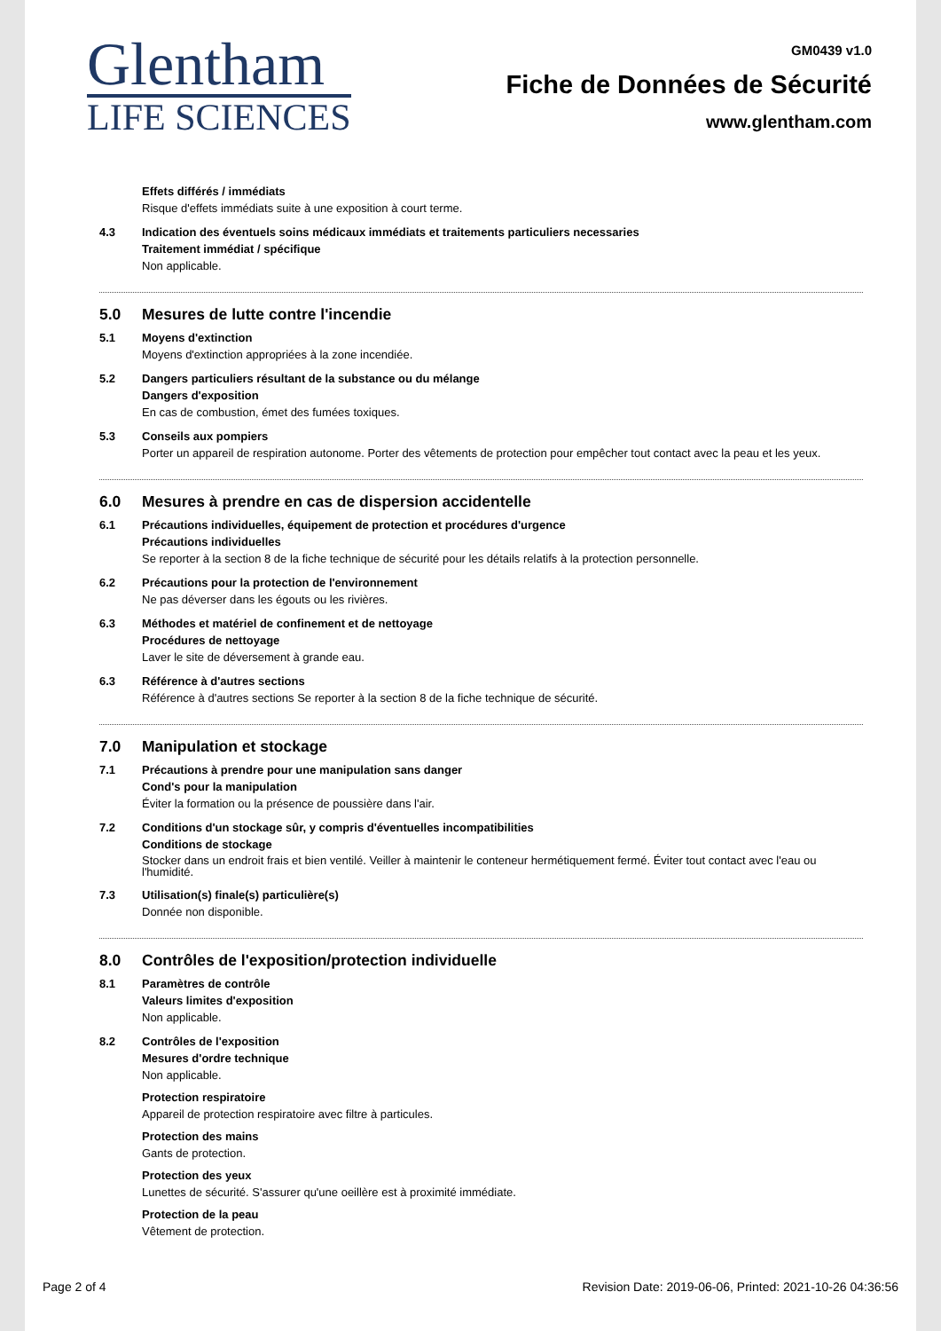Glentham
LIFE SCIENCES
GM0439 v1.0
Fiche de Données de Sécurité
www.glentham.com
Effets différés / immédiats
Risque d'effets immédiats suite à une exposition à court terme.
4.3 Indication des éventuels soins médicaux immédiats et traitements particuliers necessaries
Traitement immédiat / spécifique
Non applicable.
5.0 Mesures de lutte contre l'incendie
5.1 Moyens d'extinction
Moyens d'extinction appropriées à la zone incendiée.
5.2 Dangers particuliers résultant de la substance ou du mélange
Dangers d'exposition
En cas de combustion, émet des fumées toxiques.
5.3 Conseils aux pompiers
Porter un appareil de respiration autonome. Porter des vêtements de protection pour empêcher tout contact avec la peau et les yeux.
6.0 Mesures à prendre en cas de dispersion accidentelle
6.1 Précautions individuelles, équipement de protection et procédures d'urgence
Précautions individuelles
Se reporter à la section 8 de la fiche technique de sécurité pour les détails relatifs à la protection personnelle.
6.2 Précautions pour la protection de l'environnement
Ne pas déverser dans les égouts ou les rivières.
6.3 Méthodes et matériel de confinement et de nettoyage
Procédures de nettoyage
Laver le site de déversement à grande eau.
6.3 Référence à d'autres sections
Référence à d'autres sections Se reporter à la section 8 de la fiche technique de sécurité.
7.0 Manipulation et stockage
7.1 Précautions à prendre pour une manipulation sans danger
Cond's pour la manipulation
Éviter la formation ou la présence de poussière dans l'air.
7.2 Conditions d'un stockage sûr, y compris d'éventuelles incompatibilities
Conditions de stockage
Stocker dans un endroit frais et bien ventilé. Veiller à maintenir le conteneur hermétiquement fermé. Éviter tout contact avec l'eau ou l'humidité.
7.3 Utilisation(s) finale(s) particulière(s)
Donnée non disponible.
8.0 Contrôles de l'exposition/protection individuelle
8.1 Paramètres de contrôle
Valeurs limites d'exposition
Non applicable.
8.2 Contrôles de l'exposition
Mesures d'ordre technique
Non applicable.
Protection respiratoire
Appareil de protection respiratoire avec filtre à particules.
Protection des mains
Gants de protection.
Protection des yeux
Lunettes de sécurité. S'assurer qu'une oeillère est à proximité immédiate.
Protection de la peau
Vêtement de protection.
Page 2 of 4 Revision Date: 2019-06-06, Printed: 2021-10-26 04:36:56